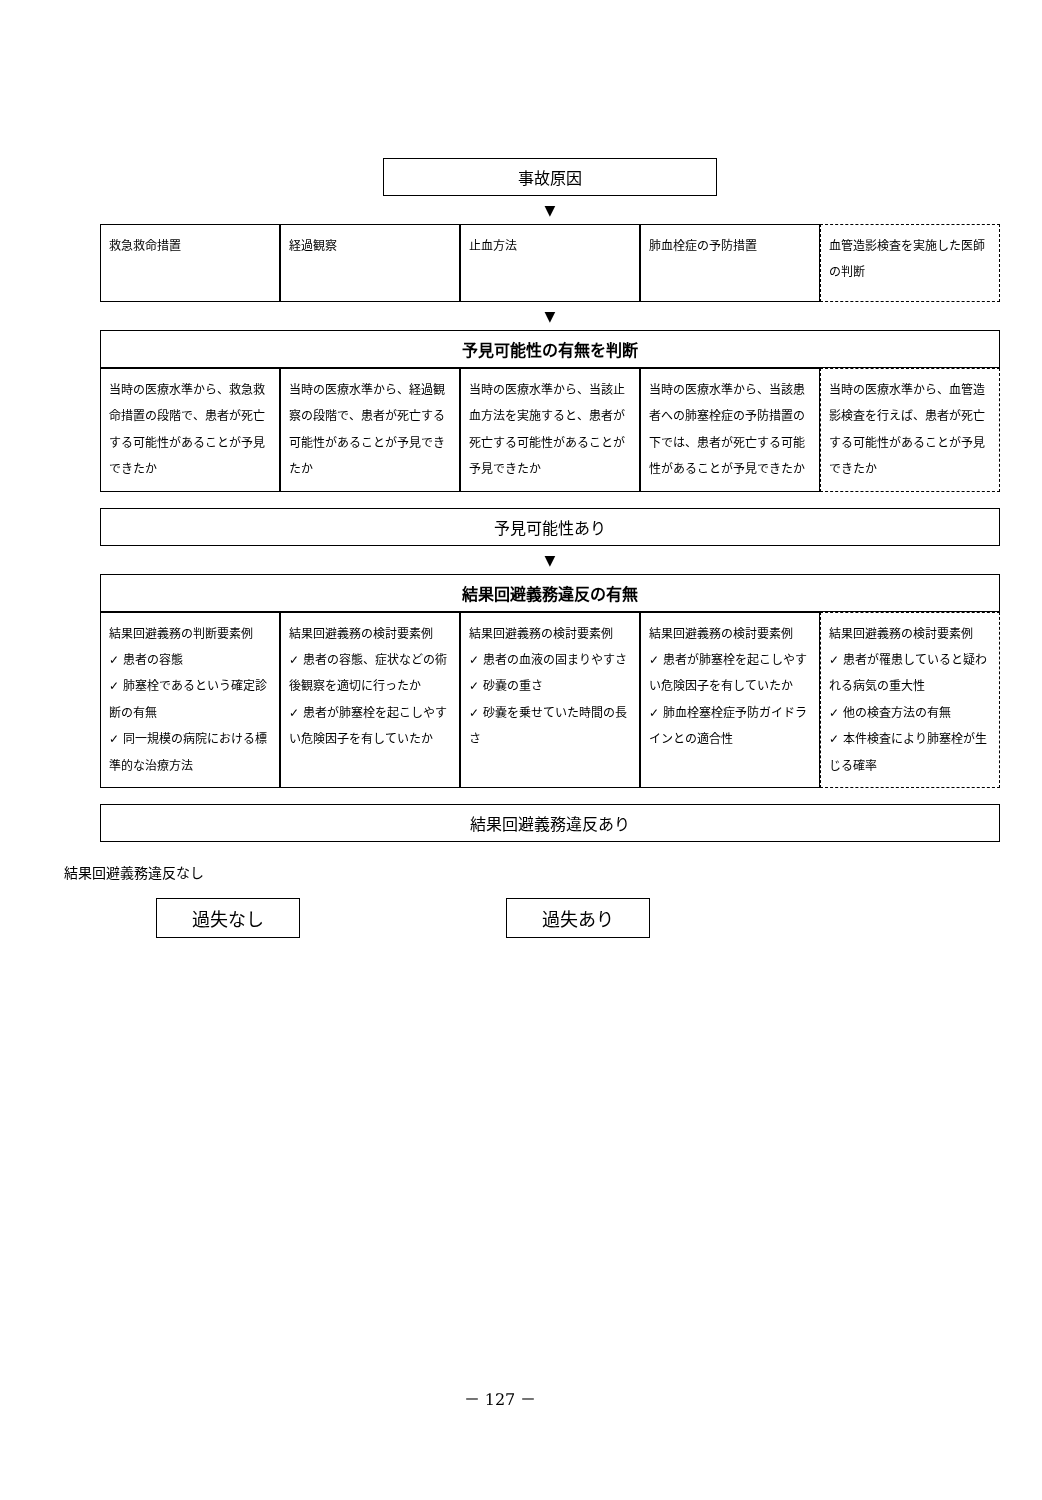事故原因
▼
救急救命措置 経過観察 止血方法 肺血栓症の予防措置 血管造影検査を実施した医師の判断
▼
予見可能性の有無を判断
当時の医療水準から、救急救命措置の段階で、患者が死亡する可能性があることが予見できたか
当時の医療水準から、経過観察の段階で、患者が死亡する可能性があることが予見できたか
当時の医療水準から、当該止血方法を実施すると、患者が死亡する可能性があることが予見できたか
当時の医療水準から、当該患者への肺塞栓症の予防措置の下では、患者が死亡する可能性があることが予見できたか
当時の医療水準から、血管造影検査を行えば、患者が死亡する可能性があることが予見できたか
予見可能性あり
▼
結果回避義務違反の有無
結果回避義務の判断要素例
✓ 患者の容態
✓ 肺塞栓であるという確定診断の有無
✓ 同一規模の病院における標準的な治療方法
結果回避義務の検討要素例
✓ 患者の容態、症状などの術後観察を適切に行ったか
✓ 患者が肺塞栓を起こしやすい危険因子を有していたか
結果回避義務の検討要素例
✓ 患者の血液の固まりやすさ
✓ 砂嚢の重さ
✓ 砂嚢を乗せていた時間の長さ
結果回避義務の検討要素例
✓ 患者が肺塞栓を起こしやすい危険因子を有していたか
✓ 肺血栓塞栓症予防ガイドラインとの適合性
結果回避義務の検討要素例
✓ 患者が罹患していると疑われる病気の重大性
✓ 他の検査方法の有無
✓ 本件検査により肺塞栓が生じる確率
結果回避義務違反あり
結果回避義務違反なし
過失なし
過失あり
－ 127 －